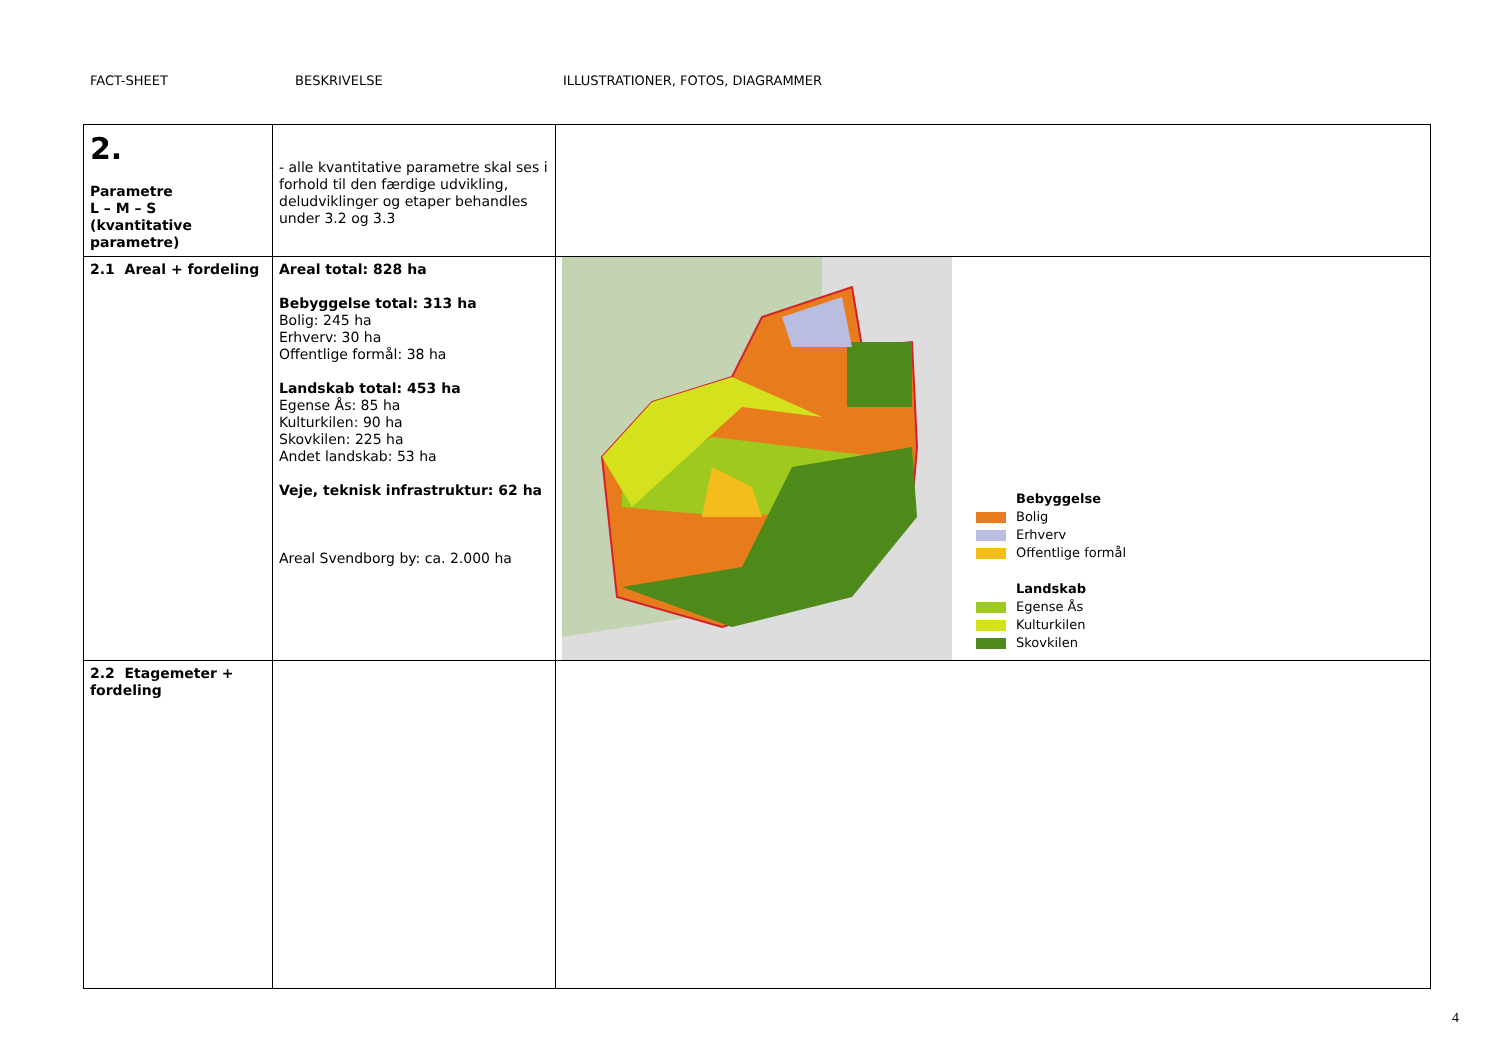FACT-SHEET BESKRIVELSE ILLUSTRATIONER, FOTOS, DIAGRAMMER
| 2. Parametre L – M – S (kvantitative parametre) | - alle kvantitative parametre skal ses i forhold til den færdige udvikling, deludviklinger og etaper behandles under 3.2 og 3.3 | |
| 2.1 Areal + fordeling | Areal total: 828 ha Bebyggelse total: 313 ha Bolig: 245 ha Erhverv: 30 ha Offentlige formål: 38 ha Landskab total: 453 ha Egense Ås: 85 ha Kulturkilen: 90 ha Skovkilen: 225 ha Andet landskab: 53 ha Veje, teknisk infrastruktur: 62 ha Areal Svendborg by: ca. 2.000 ha | Bebyggelse Bolig Erhverv Offentlige formål Landskab Egense Ås Kulturkilen Skovkilen |
| 2.2 Etagemeter + fordeling | | |
4